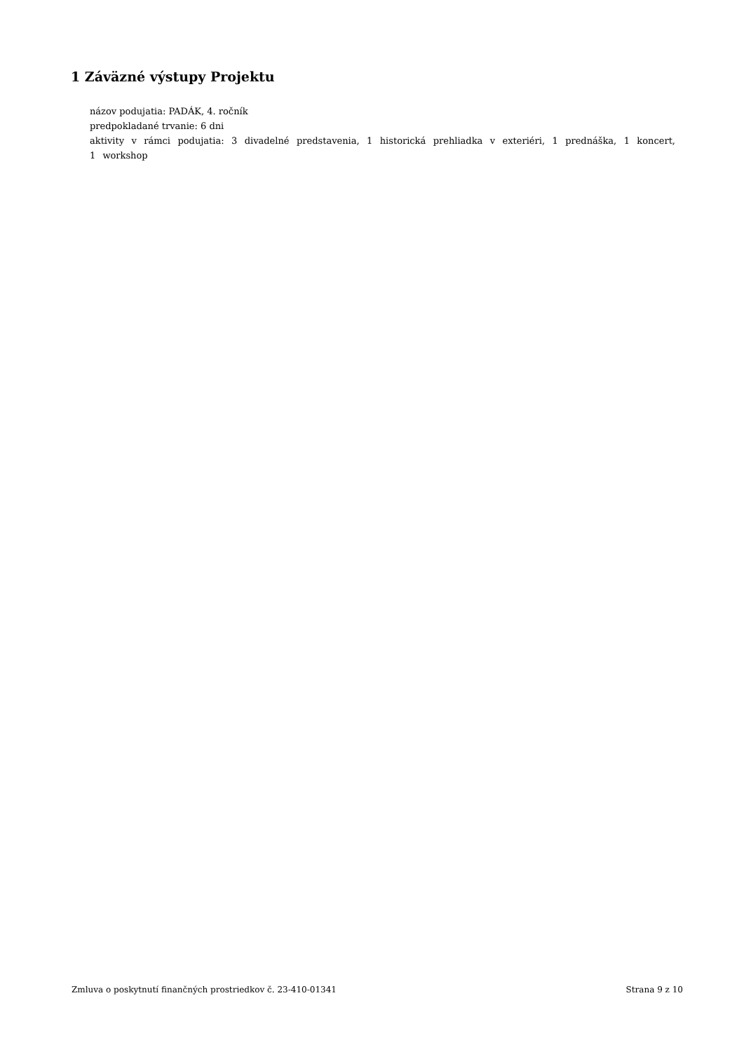1 Záväzné výstupy Projektu
názov podujatia: PADÁK, 4. ročník
predpokladané trvanie: 6 dni
aktivity v rámci podujatia: 3 divadelné predstavenia, 1 historická prehliadka v exteriéri, 1 prednáška, 1 koncert, 1 workshop
Zmluva o poskytnutí finančných prostriedkov č. 23-410-01341 Strana 9 z 10